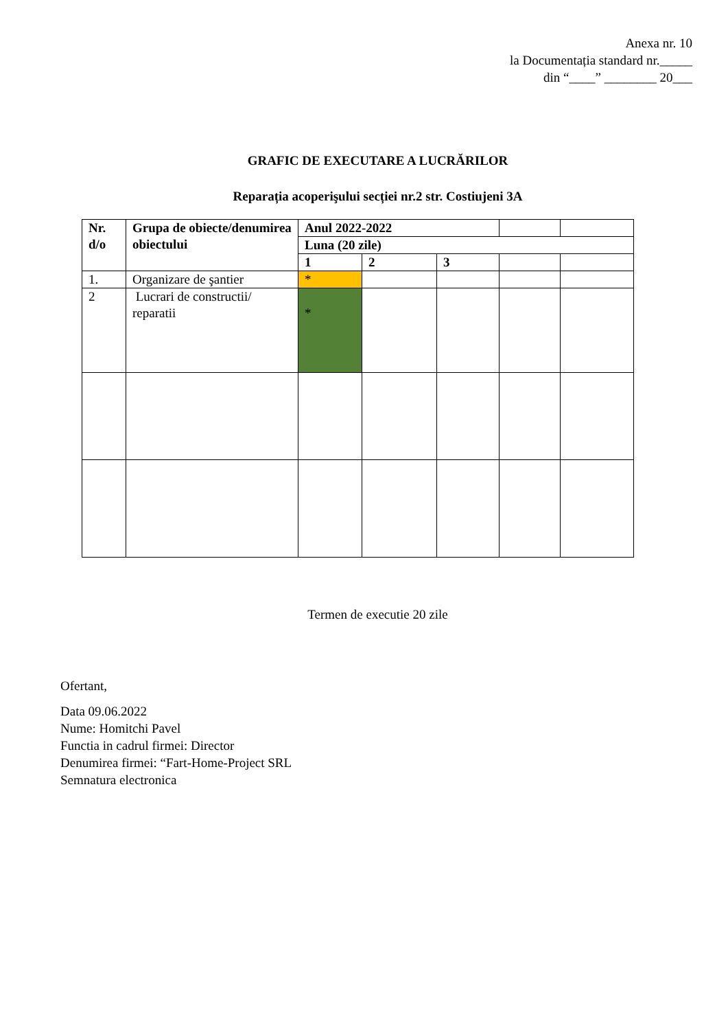Anexa nr. 10
la Documentația standard nr._____
din “____” ________ 20___
GRAFIC DE EXECUTARE A LUCRĂRILOR
Reparația acoperişului secției nr.2 str. Costiujeni 3A
| Nr. d/o | Grupa de obiecte/denumirea obiectului | Anul 2022-2022 | | | | |
| | | Luna (20 zile) | | | | |
| | | 1 | 2 | 3 | | |
| 1. | Organizare de şantier | * | | | | |
| 2 | Lucrari de constructii/ reparatii | * | | | | |
Termen de executie 20 zile
Ofertant,
Data 09.06.2022
Nume: Homitchi Pavel
Functia in cadrul firmei: Director
Denumirea firmei: “Fart-Home-Project SRL
Semnatura electronica